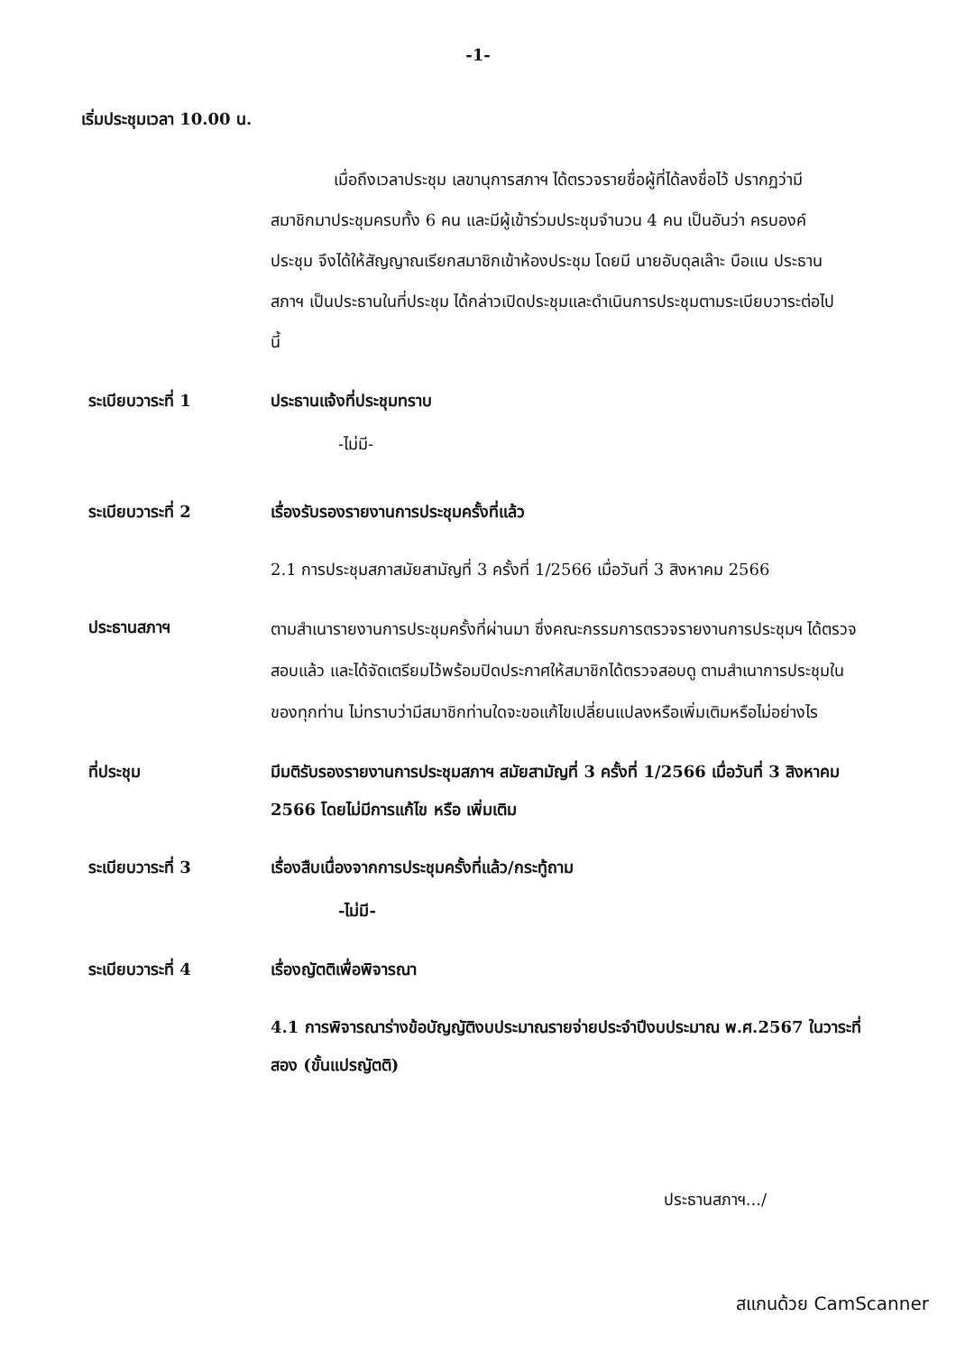-1-
เริ่มประชุมเวลา 10.00 น.
เมื่อถึงเวลาประชุม เลขานุการสภาฯ ได้ตรวจรายชื่อผู้ที่ได้ลงชื่อไว้ ปรากฏว่ามีสมาชิกมาประชุมครบทั้ง 6 คน และมีผู้เข้าร่วมประชุมจำนวน 4 คน เป็นอันว่า ครบองค์ประชุม จึงได้ให้สัญญาณเรียกสมาชิกเข้าห้องประชุม โดยมี นายอับดุลเล๊าะ บือแน ประธานสภาฯ เป็นประธานในที่ประชุม ได้กล่าวเปิดประชุมและดำเนินการประชุมตามระเบียบวาระต่อไปนี้
ระเบียบวาระที่ 1 ประธานแจ้งที่ประชุมทราบ
-ไม่มี-
ระเบียบวาระที่ 2 เรื่องรับรองรายงานการประชุมครั้งที่แล้ว
2.1 การประชุมสภาสมัยสามัญที่ 3 ครั้งที่ 1/2566 เมื่อวันที่ 3 สิงหาคม 2566
ประธานสภาฯ
ตามสำเนารายงานการประชุมครั้งที่ผ่านมา ซึ่งคณะกรรมการตรวจรายงานการประชุมฯ ได้ตรวจสอบแล้ว และได้จัดเตรียมไว้พร้อมปิดประกาศให้สมาชิกได้ตรวจสอบดู ตามสำเนาการประชุมในของทุกท่าน ไม่ทราบว่ามีสมาชิกท่านใดจะขอแก้ไขเปลี่ยนแปลงหรือเพิ่มเติมหรือไม่อย่างไร
ที่ประชุม มีมติรับรองรายงานการประชุมสภาฯ สมัยสามัญที่ 3 ครั้งที่ 1/2566 เมื่อวันที่ 3 สิงหาคม 2566 โดยไม่มีการแก้ไข หรือ เพิ่มเติม
ระเบียบวาระที่ 3 เรื่องสืบเนื่องจากการประชุมครั้งที่แล้ว/กระทู้ถาม
-ไม่มี-
ระเบียบวาระที่ 4 เรื่องญัตติเพื่อพิจารณา
4.1 การพิจารณาร่างข้อบัญญัติงบประมาณรายจ่ายประจำปีงบประมาณ พ.ศ.2567 ในวาระที่สอง (ขั้นแปรญัตติ)
ประธานสภาฯ.../
สแกนด้วย CamScanner